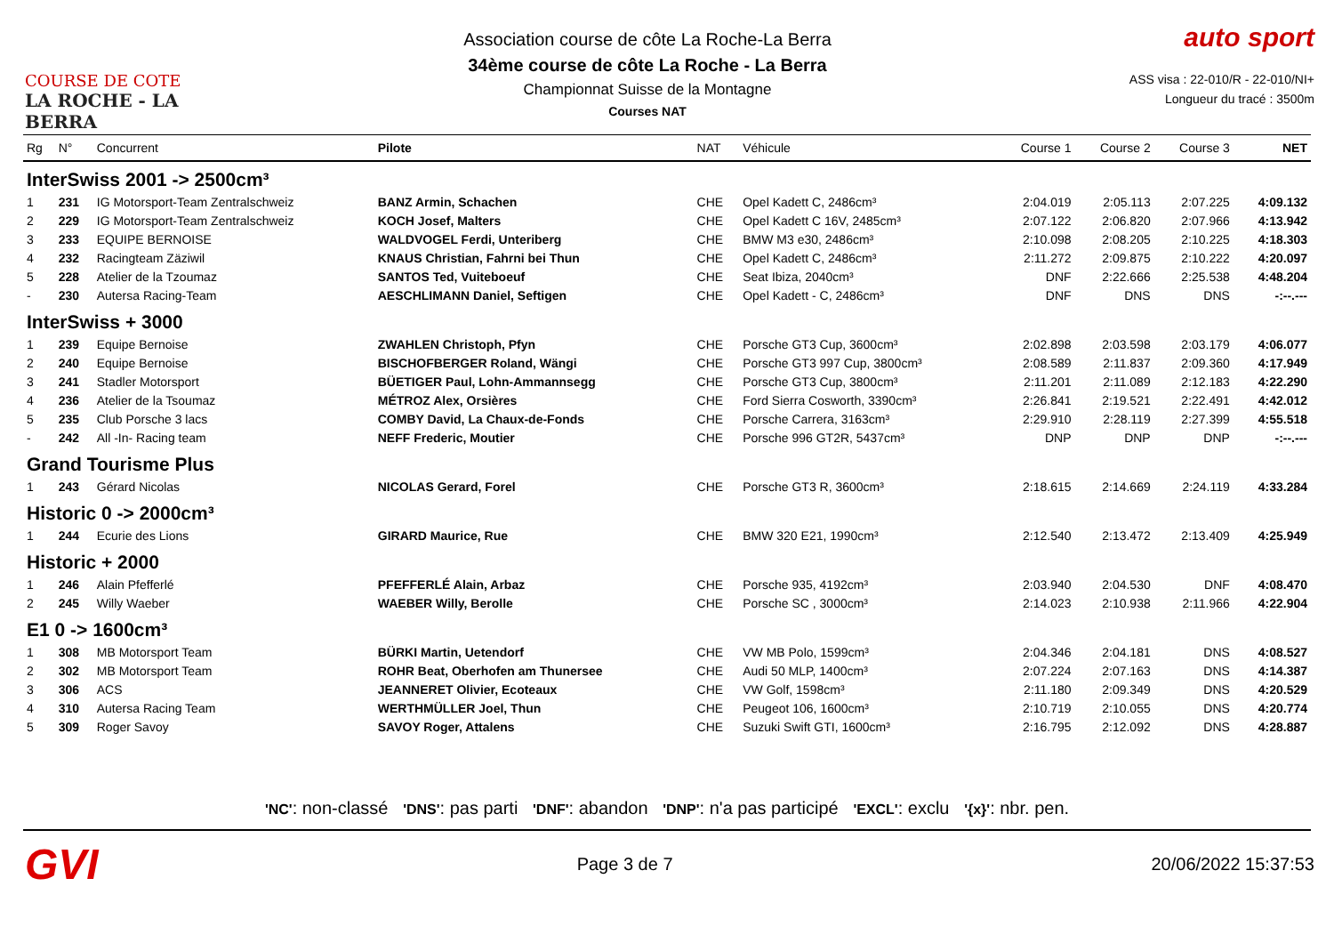COURSE DE COTE
LA ROCHE - LA BERRA
Association course de côte La Roche-La Berra
34ème course de côte La Roche - La Berra
Championnat Suisse de la Montagne
Courses NAT
auto sport
ASS visa : 22-010/R - 22-010/NI+
Longueur du tracé : 3500m
| Rg | N° | Concurrent | Pilote | NAT | Véhicule | Course 1 | Course 2 | Course 3 | NET |
| --- | --- | --- | --- | --- | --- | --- | --- | --- | --- |
| InterSwiss 2001 -> 2500cm³ | | | | | | | | | |
| 1 | 231 | IG Motorsport-Team Zentralschweiz | BANZ Armin, Schachen | CHE | Opel Kadett C, 2486cm³ | 2:04.019 | 2:05.113 | 2:07.225 | 4:09.132 |
| 2 | 229 | IG Motorsport-Team Zentralschweiz | KOCH Josef, Malters | CHE | Opel Kadett C 16V, 2485cm³ | 2:07.122 | 2:06.820 | 2:07.966 | 4:13.942 |
| 3 | 233 | EQUIPE BERNOISE | WALDVOGEL Ferdi, Unteriberg | CHE | BMW M3 e30, 2486cm³ | 2:10.098 | 2:08.205 | 2:10.225 | 4:18.303 |
| 4 | 232 | Racingteam Zäziwil | KNAUS Christian, Fahrni bei Thun | CHE | Opel Kadett C, 2486cm³ | 2:11.272 | 2:09.875 | 2:10.222 | 4:20.097 |
| 5 | 228 | Atelier de la Tzoumaz | SANTOS Ted, Vuiteboeuf | CHE | Seat Ibiza, 2040cm³ | DNF | 2:22.666 | 2:25.538 | 4:48.204 |
| - | 230 | Autersa Racing-Team | AESCHLIMANN Daniel, Seftigen | CHE | Opel Kadett - C, 2486cm³ | DNF | DNS | DNS | -:--.--- |
| InterSwiss + 3000 | | | | | | | | | |
| 1 | 239 | Equipe Bernoise | ZWAHLEN Christoph, Pfyn | CHE | Porsche GT3 Cup, 3600cm³ | 2:02.898 | 2:03.598 | 2:03.179 | 4:06.077 |
| 2 | 240 | Equipe Bernoise | BISCHOFBERGER Roland, Wängi | CHE | Porsche GT3 997 Cup, 3800cm³ | 2:08.589 | 2:11.837 | 2:09.360 | 4:17.949 |
| 3 | 241 | Stadler Motorsport | BÜETIGER Paul, Lohn-Ammannsegg | CHE | Porsche GT3 Cup, 3800cm³ | 2:11.201 | 2:11.089 | 2:12.183 | 4:22.290 |
| 4 | 236 | Atelier de la Tsoumaz | MÉTROZ Alex, Orsières | CHE | Ford Sierra Cosworth, 3390cm³ | 2:26.841 | 2:19.521 | 2:22.491 | 4:42.012 |
| 5 | 235 | Club Porsche 3 lacs | COMBY David, La Chaux-de-Fonds | CHE | Porsche Carrera, 3163cm³ | 2:29.910 | 2:28.119 | 2:27.399 | 4:55.518 |
| - | 242 | All -In- Racing team | NEFF Frederic, Moutier | CHE | Porsche 996 GT2R, 5437cm³ | DNP | DNP | DNP | -:--.--- |
| Grand Tourisme Plus | | | | | | | | | |
| 1 | 243 | Gérard Nicolas | NICOLAS Gerard, Forel | CHE | Porsche GT3 R, 3600cm³ | 2:18.615 | 2:14.669 | 2:24.119 | 4:33.284 |
| Historic 0 -> 2000cm³ | | | | | | | | | |
| 1 | 244 | Ecurie des Lions | GIRARD Maurice, Rue | CHE | BMW 320 E21, 1990cm³ | 2:12.540 | 2:13.472 | 2:13.409 | 4:25.949 |
| Historic + 2000 | | | | | | | | | |
| 1 | 246 | Alain Pfefferlé | PFEFFERLÉ Alain, Arbaz | CHE | Porsche 935, 4192cm³ | 2:03.940 | 2:04.530 | DNF | 4:08.470 |
| 2 | 245 | Willy Waeber | WAEBER Willy, Berolle | CHE | Porsche SC , 3000cm³ | 2:14.023 | 2:10.938 | 2:11.966 | 4:22.904 |
| E1 0 -> 1600cm³ | | | | | | | | | |
| 1 | 308 | MB Motorsport Team | BÜRKI Martin, Uetendorf | CHE | VW MB Polo, 1599cm³ | 2:04.346 | 2:04.181 | DNS | 4:08.527 |
| 2 | 302 | MB Motorsport Team | ROHR Beat, Oberhofen am Thunersee | CHE | Audi 50 MLP, 1400cm³ | 2:07.224 | 2:07.163 | DNS | 4:14.387 |
| 3 | 306 | ACS | JEANNERET Olivier, Ecoteaux | CHE | VW Golf, 1598cm³ | 2:11.180 | 2:09.349 | DNS | 4:20.529 |
| 4 | 310 | Autersa Racing Team | WERTHMÜLLER Joel, Thun | CHE | Peugeot 106, 1600cm³ | 2:10.719 | 2:10.055 | DNS | 4:20.774 |
| 5 | 309 | Roger Savoy | SAVOY Roger, Attalens | CHE | Suzuki Swift GTI, 1600cm³ | 2:16.795 | 2:12.092 | DNS | 4:28.887 |
'NC': non-classé 'DNS': pas parti 'DNF': abandon 'DNP': n'a pas participé 'EXCL': exclu '{x}': nbr. pen.
GVI Page 3 de 7 20/06/2022 15:37:53